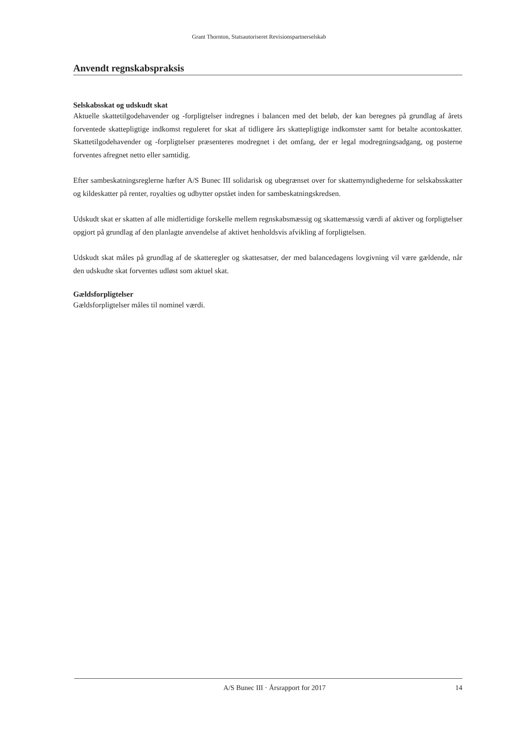Grant Thornton, Statsautoriseret Revisionspartnerselskab
Anvendt regnskabspraksis
Selskabsskat og udskudt skat
Aktuelle skattetilgodehavender og -forpligtelser indregnes i balancen med det beløb, der kan beregnes på grundlag af årets forventede skattepligtige indkomst reguleret for skat af tidligere års skattepligtige indkomster samt for betalte acontoskatter. Skattetilgodehavender og -forpligtelser præsenteres modregnet i det omfang, der er legal modregningsadgang, og posterne forventes afregnet netto eller samtidig.
Efter sambeskatningsreglerne hæfter A/S Bunec III solidarisk og ubegrænset over for skattemyndighederne for selskabsskatter og kildeskatter på renter, royalties og udbytter opstået inden for sambeskatningskredsen.
Udskudt skat er skatten af alle midlertidige forskelle mellem regnskabsmæssig og skattemæssig værdi af aktiver og forpligtelser opgjort på grundlag af den planlagte anvendelse af aktivet henholdsvis afvikling af forpligtelsen.
Udskudt skat måles på grundlag af de skatteregler og skattesatser, der med balancedagens lovgivning vil være gældende, når den udskudte skat forventes udløst som aktuel skat.
Gældsforpligtelser
Gældsforpligtelser måles til nominel værdi.
A/S Bunec III · Årsrapport for 2017 14